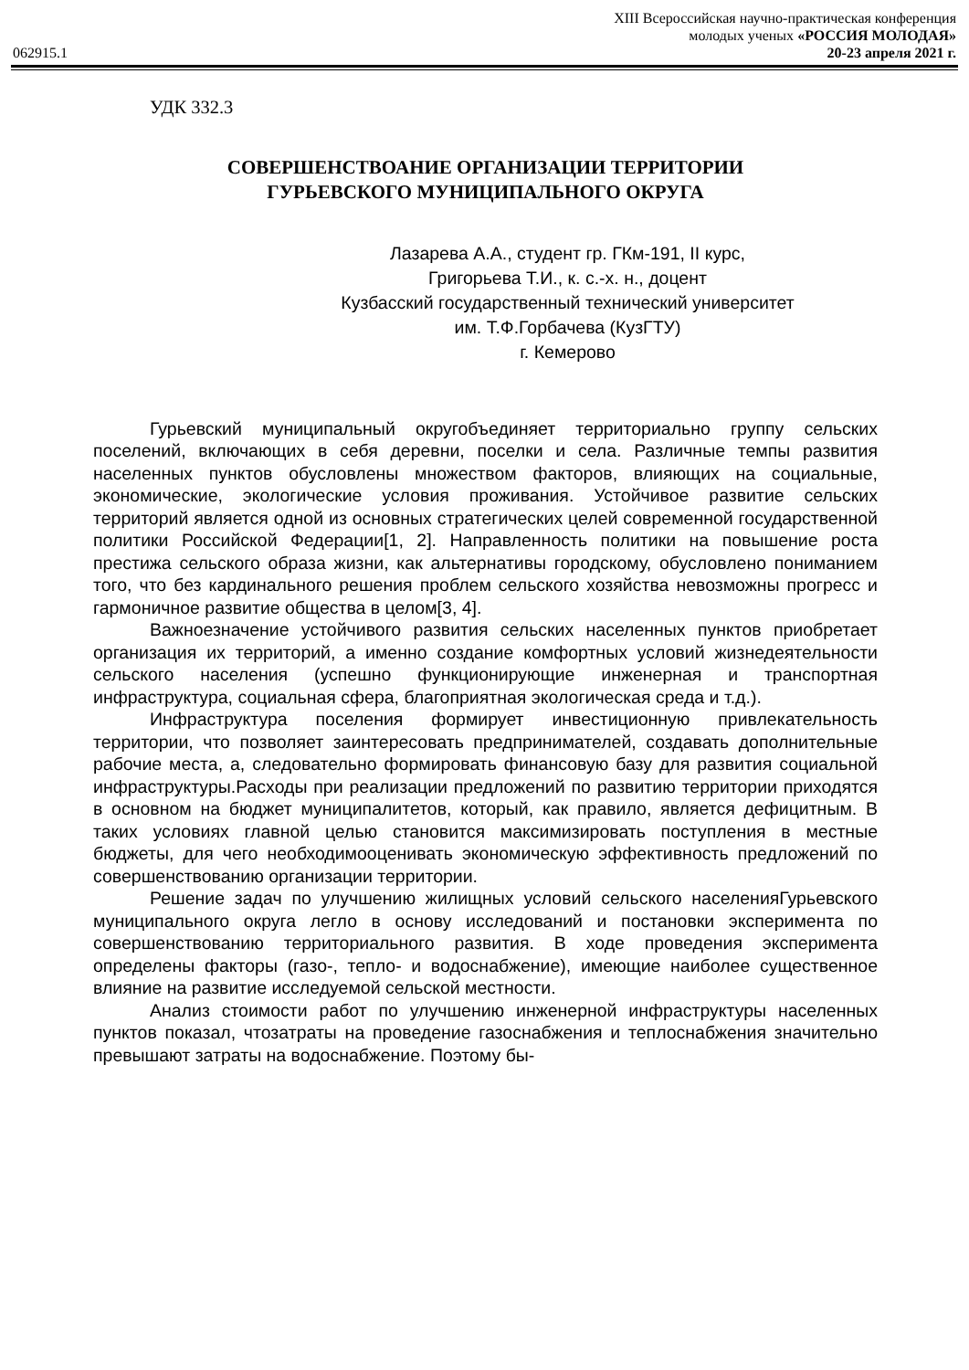XIII Всероссийская научно-практическая конференция
молодых ученых «РОССИЯ МОЛОДАЯ»
062915.1 20-23 апреля 2021 г.
УДК 332.3
СОВЕРШЕНСТВОАНИЕ ОРГАНИЗАЦИИ ТЕРРИТОРИИ
ГУРЬЕВСКОГО МУНИЦИПАЛЬНОГО ОКРУГА
Лазарева А.А., студент гр. ГКм-191, II курс,
Григорьева Т.И., к. с.-х. н., доцент
Кузбасский государственный технический университет
им. Т.Ф.Горбачева (КузГТУ)
г. Кемерово
Гурьевский муниципальный округобъединяет территориально группу сельских поселений, включающих в себя деревни, поселки и села. Различные темпы развития населенных пунктов обусловлены множеством факторов, влияющих на социальные, экономические, экологические условия проживания. Устойчивое развитие сельских территорий является одной из основных стратегических целей современной государственной политики Российской Федерации[1, 2]. Направленность политики на повышение роста престижа сельского образа жизни, как альтернативы городскому, обусловлено пониманием того, что без кардинального решения проблем сельского хозяйства невозможны прогресс и гармоничное развитие общества в целом[3, 4].
Важноезначение устойчивого развития сельских населенных пунктов приобретает организация их территорий, а именно создание комфортных условий жизнедеятельности сельского населения (успешно функционирующие инженерная и транспортная инфраструктура, социальная сфера, благоприятная экологическая среда и т.д.).
Инфраструктура поселения формирует инвестиционную привлекательность территории, что позволяет заинтересовать предпринимателей, создавать дополнительные рабочие места, а, следовательно формировать финансовую базу для развития социальной инфраструктуры.Расходы при реализации предложений по развитию территории приходятся в основном на бюджет муниципалитетов, который, как правило, является дефицитным. В таких условиях главной целью становится максимизировать поступления в местные бюджеты, для чего необходимооценивать экономическую эффективность предложений по совершенствованию организации территории.
Решение задач по улучшению жилищных условий сельского населенияГурьевского муниципального округа легло в основу исследований и постановки эксперимента по совершенствованию территориального развития. В ходе проведения эксперимента определены факторы (газо-, тепло- и водоснабжение), имеющие наиболее существенное влияние на развитие исследуемой сельской местности.
Анализ стоимости работ по улучшению инженерной инфраструктуры населенных пунктов показал, чтозатраты на проведение газоснабжения и теплоснабжения значительно превышают затраты на водоснабжение. Поэтому бы-